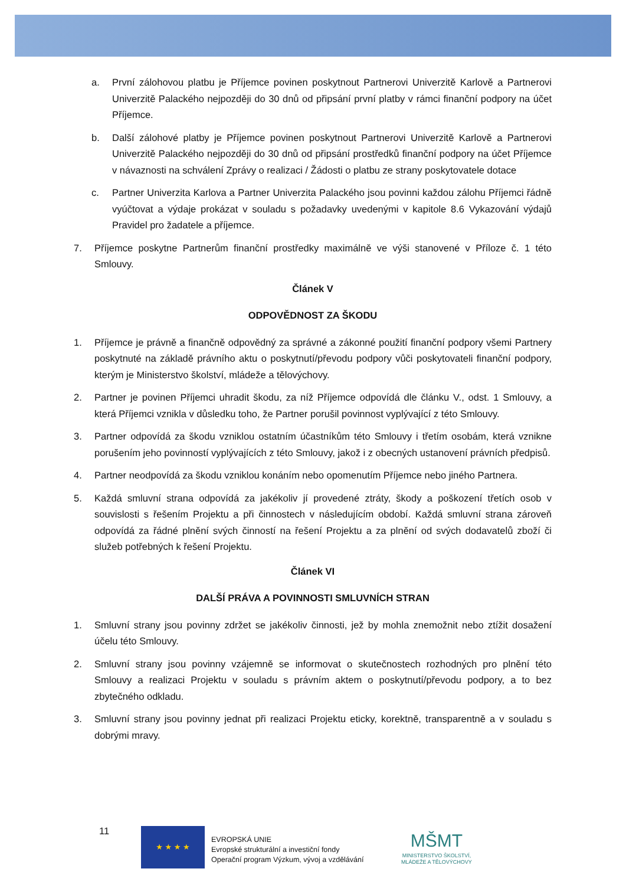a. První zálohovou platbu je Příjemce povinen poskytnout Partnerovi Univerzitě Karlově a Partnerovi Univerzitě Palackého nejpozději do 30 dnů od připsání první platby v rámci finanční podpory na účet Příjemce.
b. Další zálohové platby je Příjemce povinen poskytnout Partnerovi Univerzitě Karlově a Partnerovi Univerzitě Palackého nejpozději do 30 dnů od připsání prostředků finanční podpory na účet Příjemce v návaznosti na schválení Zprávy o realizaci / Žádosti o platbu ze strany poskytovatele dotace
c. Partner Univerzita Karlova a Partner Univerzita Palackého jsou povinni každou zálohu Příjemci řádně vyúčtovat a výdaje prokázat v souladu s požadavky uvedenými v kapitole 8.6 Vykazování výdajů Pravidel pro žadatele a příjemce.
7. Příjemce poskytne Partnerům finanční prostředky maximálně ve výši stanovené v Příloze č. 1 této Smlouvy.
Článek V
ODPOVĚDNOST ZA ŠKODU
1. Příjemce je právně a finančně odpovědný za správné a zákonné použití finanční podpory všemi Partnery poskytnuté na základě právního aktu o poskytnutí/převodu podpory vůči poskytovateli finanční podpory, kterým je Ministerstvo školství, mládeže a tělovýchovy.
2. Partner je povinen Příjemci uhradit škodu, za níž Příjemce odpovídá dle článku V., odst. 1 Smlouvy, a která Příjemci vznikla v důsledku toho, že Partner porušil povinnost vyplývající z této Smlouvy.
3. Partner odpovídá za škodu vzniklou ostatním účastníkům této Smlouvy i třetím osobám, která vznikne porušením jeho povinností vyplývajících z této Smlouvy, jakož i z obecných ustanovení právních předpisů.
4. Partner neodpovídá za škodu vzniklou konáním nebo opomenutím Příjemce nebo jiného Partnera.
5. Každá smluvní strana odpovídá za jakékoliv jí provedené ztráty, škody a poškození třetích osob v souvislosti s řešením Projektu a při činnostech v následujícím období. Každá smluvní strana zároveň odpovídá za řádné plnění svých činností na řešení Projektu a za plnění od svých dodavatelů zboží či služeb potřebných k řešení Projektu.
Článek VI
DALŠÍ PRÁVA A POVINNOSTI SMLUVNÍCH STRAN
1. Smluvní strany jsou povinny zdržet se jakékoliv činnosti, jež by mohla znemožnit nebo ztížit dosažení účelu této Smlouvy.
2. Smluvní strany jsou povinny vzájemně se informovat o skutečnostech rozhodných pro plnění této Smlouvy a realizaci Projektu v souladu s právním aktem o poskytnutí/převodu podpory, a to bez zbytečného odkladu.
3. Smluvní strany jsou povinny jednat při realizaci Projektu eticky, korektně, transparentně a v souladu s dobrými mravy.
11 ★ ★ ★ ★
EVROPSKÁ UNIE
Evropské strukturální a investiční fondy
Operační program Výzkum, vývoj a vzdělávání
MŠMT
MINISTERSTVO ŠKOLSTVÍ,
MLÁDEŽE A TĚLOVÝCHOVY